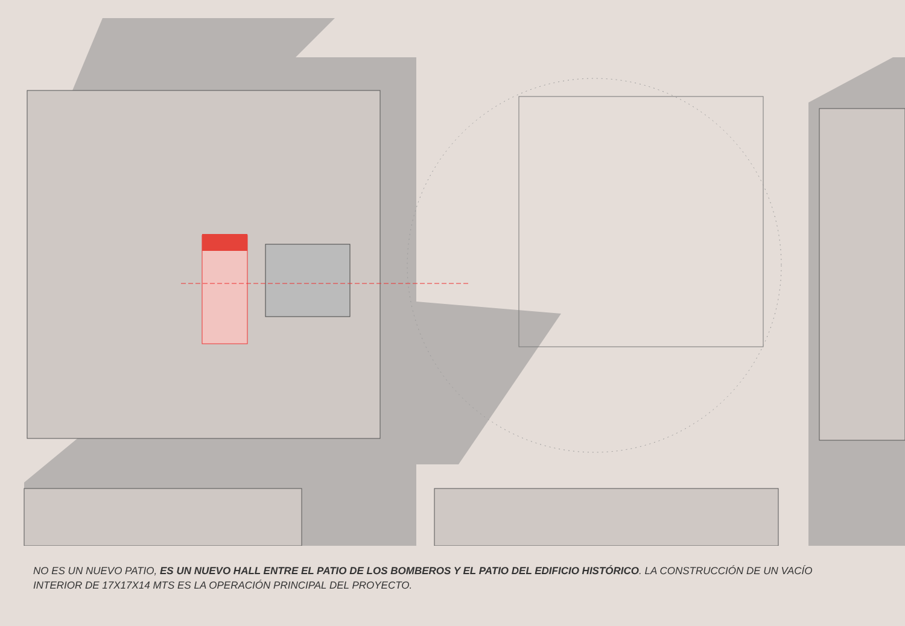NO ES UN NUEVO PATIO, ES UN NUEVO HALL ENTRE EL PATIO DE LOS BOMBEROS Y EL PATIO DEL EDIFICIO HISTÓRICO. LA CONSTRUCCIÓN DE UN VACÍO INTERIOR DE 17X17X14 MTS ES LA OPERACIÓN PRINCIPAL DEL PROYECTO.